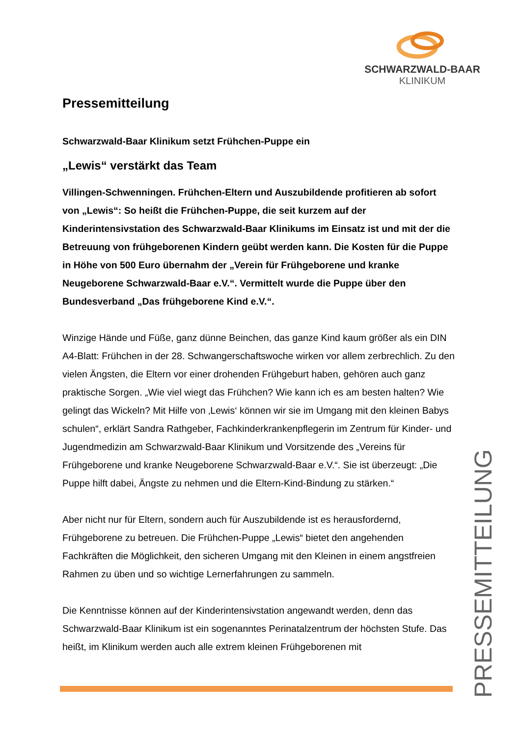SCHWARZWALD-BAAR
KLINIKUM
Pressemitteilung
Schwarzwald-Baar Klinikum setzt Frühchen-Puppe ein
„Lewis“ verstärkt das Team
Villingen-Schwenningen. Frühchen-Eltern und Auszubildende profitieren ab sofort von „Lewis“: So heißt die Frühchen-Puppe, die seit kurzem auf der Kinderintensivstation des Schwarzwald-Baar Klinikums im Einsatz ist und mit der die Betreuung von frühgeborenen Kindern geübt werden kann. Die Kosten für die Puppe in Höhe von 500 Euro übernahm der „Verein für Frühgeborene und kranke Neugeborene Schwarzwald-Baar e.V.“. Vermittelt wurde die Puppe über den Bundesverband „Das frühgeborene Kind e.V.“.
Winzige Hände und Füße, ganz dünne Beinchen, das ganze Kind kaum größer als ein DIN A4-Blatt: Frühchen in der 28. Schwangerschaftswoche wirken vor allem zerbrechlich. Zu den vielen Ängsten, die Eltern vor einer drohenden Frühgeburt haben, gehören auch ganz praktische Sorgen. „Wie viel wiegt das Frühchen? Wie kann ich es am besten halten? Wie gelingt das Wickeln? Mit Hilfe von ‚Lewis‘ können wir sie im Umgang mit den kleinen Babys schulen“, erklärt Sandra Rathgeber, Fachkinderkrankenpflegerin im Zentrum für Kinder- und Jugendmedizin am Schwarzwald-Baar Klinikum und Vorsitzende des „Vereins für Frühgeborene und kranke Neugeborene Schwarzwald-Baar e.V.“. Sie ist überzeugt: „Die Puppe hilft dabei, Ängste zu nehmen und die Eltern-Kind-Bindung zu stärken.“
Aber nicht nur für Eltern, sondern auch für Auszubildende ist es herausfordernd, Frühgeborene zu betreuen. Die Frühchen-Puppe „Lewis“ bietet den angehenden Fachkräften die Möglichkeit, den sicheren Umgang mit den Kleinen in einem angstfreien Rahmen zu üben und so wichtige Lernerfahrungen zu sammeln.
Die Kenntnisse können auf der Kinderintensivstation angewandt werden, denn das Schwarzwald-Baar Klinikum ist ein sogenanntes Perinatalzentrum der höchsten Stufe. Das heißt, im Klinikum werden auch alle extrem kleinen Frühgeborenen mit
PRESSEMITTEILUNG